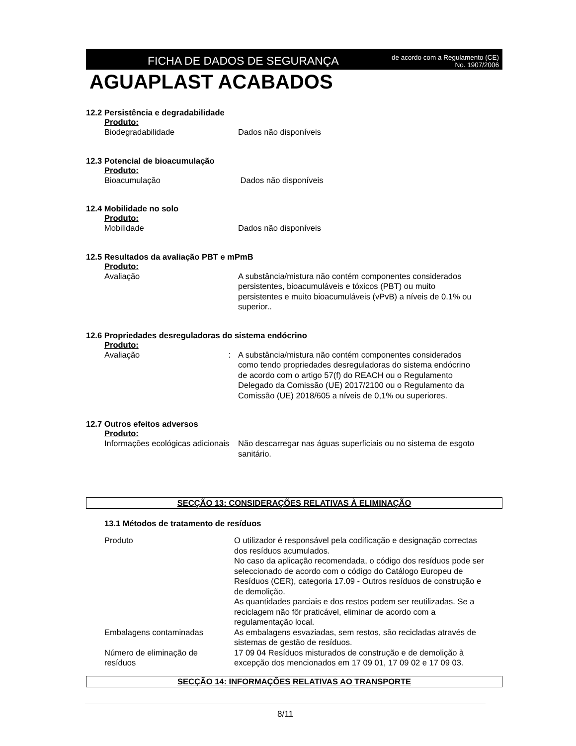FICHA DE DADOS DE SEGURANÇA
de acordo com a Regulamento (CE)
No. 1907/2006
AGUAPLAST ACABADOS
12.2 Persistência e degradabilidade
Produto:
Biodegradabilidade Dados não disponíveis
12.3 Potencial de bioacumulação
Produto:
Bioacumulação Dados não disponíveis
12.4 Mobilidade no solo
Produto:
Mobilidade Dados não disponíveis
12.5 Resultados da avaliação PBT e mPmB
Produto:
Avaliação A substância/mistura não contém componentes considerados persistentes, bioacumuláveis e tóxicos (PBT) ou muito persistentes e muito bioacumuláveis (vPvB) a níveis de 0.1% ou superior..
12.6 Propriedades desreguladoras do sistema endócrino
Produto:
Avaliação : A substância/mistura não contém componentes considerados como tendo propriedades desreguladoras do sistema endócrino de acordo com o artigo 57(f) do REACH ou o Regulamento Delegado da Comissão (UE) 2017/2100 ou o Regulamento da Comissão (UE) 2018/605 a níveis de 0,1% ou superiores.
12.7 Outros efeitos adversos
Produto:
Informações ecológicas adicionais
Não descarregar nas águas superficiais ou no sistema de esgoto sanitário.
SECÇÃO 13: CONSIDERAÇÕES RELATIVAS À ELIMINAÇÃO
13.1 Métodos de tratamento de resíduos
Produto O utilizador é responsável pela codificação e designação correctas dos resíduos acumulados.
No caso da aplicação recomendada, o código dos resíduos pode ser seleccionado de acordo com o código do Catálogo Europeu de Resíduos (CER), categoria 17.09 - Outros resíduos de construção e de demolição.
As quantidades parciais e dos restos podem ser reutilizadas. Se a reciclagem não fôr praticável, eliminar de acordo com a regulamentação local.
Embalagens contaminadas As embalagens esvaziadas, sem restos, são recicladas através de sistemas de gestão de resíduos.
Número de eliminação de resíduos
17 09 04 Resíduos misturados de construção e de demolição à excepção dos mencionados em 17 09 01, 17 09 02 e 17 09 03.
SECÇÃO 14: INFORMAÇÕES RELATIVAS AO TRANSPORTE
8/11